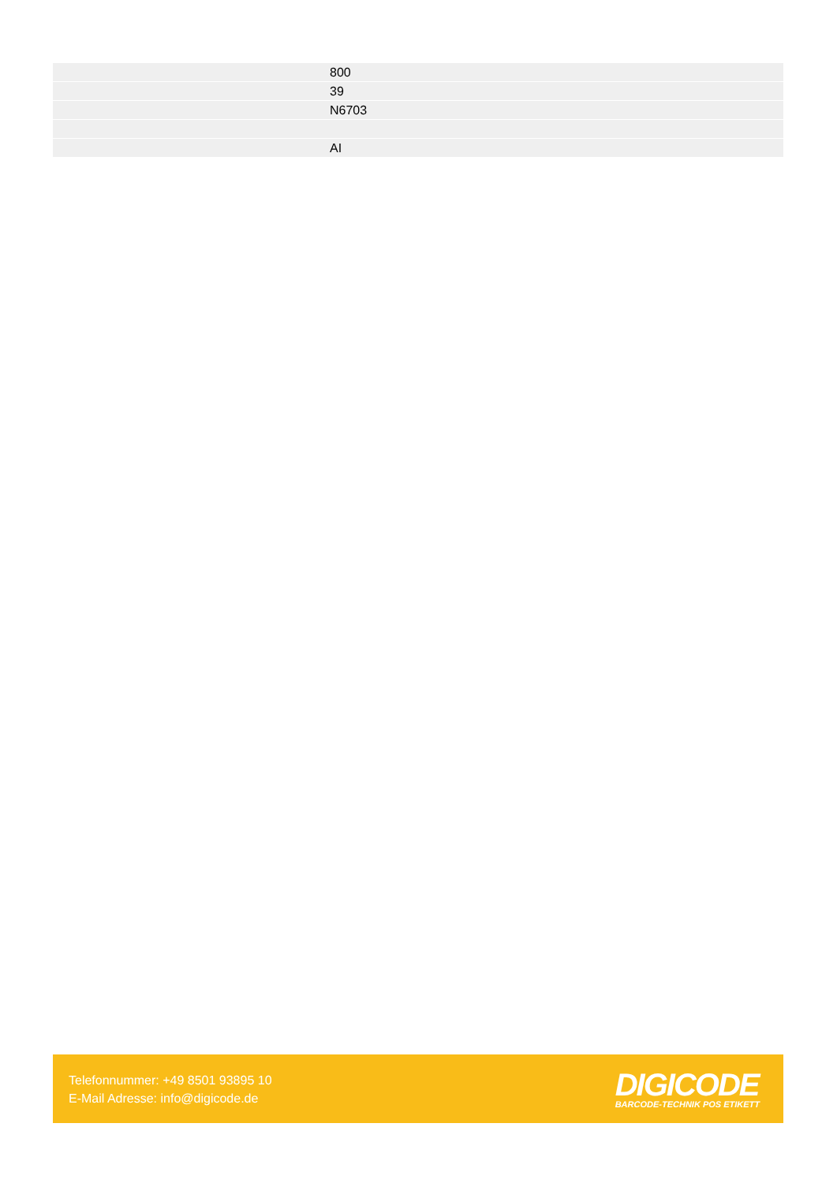| | 800 |
| | 39 |
| | N6703 |
| | AI |
Telefonnummer: +49 8501 93895 10
E-Mail Adresse: info@digicode.de
DIGICODE
BARCODE-TECHNIK POS ETIKETT